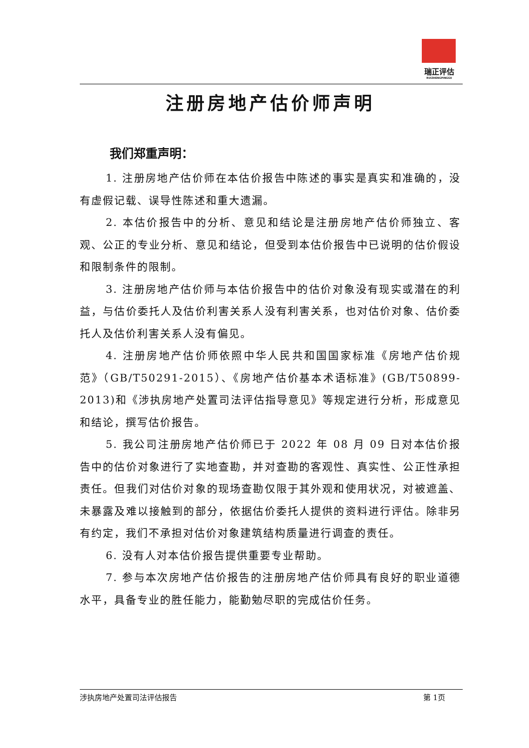瑞正评估
RUIZHENGPINGGU
注册房地产估价师声明
我们郑重声明：
1. 注册房地产估价师在本估价报告中陈述的事实是真实和准确的，没有虚假记载、误导性陈述和重大遗漏。
2. 本估价报告中的分析、意见和结论是注册房地产估价师独立、客观、公正的专业分析、意见和结论，但受到本估价报告中已说明的估价假设和限制条件的限制。
3. 注册房地产估价师与本估价报告中的估价对象没有现实或潜在的利益，与估价委托人及估价利害关系人没有利害关系，也对估价对象、估价委托人及估价利害关系人没有偏见。
4. 注册房地产估价师依照中华人民共和国国家标准《房地产估价规范》（GB/T50291-2015）、《房地产估价基本术语标准》(GB/T50899-2013)和《涉执房地产处置司法评估指导意见》等规定进行分析，形成意见和结论，撰写估价报告。
5. 我公司注册房地产估价师已于 2022 年 08 月 09 日对本估价报告中的估价对象进行了实地查勘，并对查勘的客观性、真实性、公正性承担责任。但我们对估价对象的现场查勘仅限于其外观和使用状况，对被遮盖、未暴露及难以接触到的部分，依据估价委托人提供的资料进行评估。除非另有约定，我们不承担对估价对象建筑结构质量进行调查的责任。
6. 没有人对本估价报告提供重要专业帮助。
7. 参与本次房地产估价报告的注册房地产估价师具有良好的职业道德水平，具备专业的胜任能力，能勤勉尽职的完成估价任务。
涉执房地产处置司法评估报告 第 1页